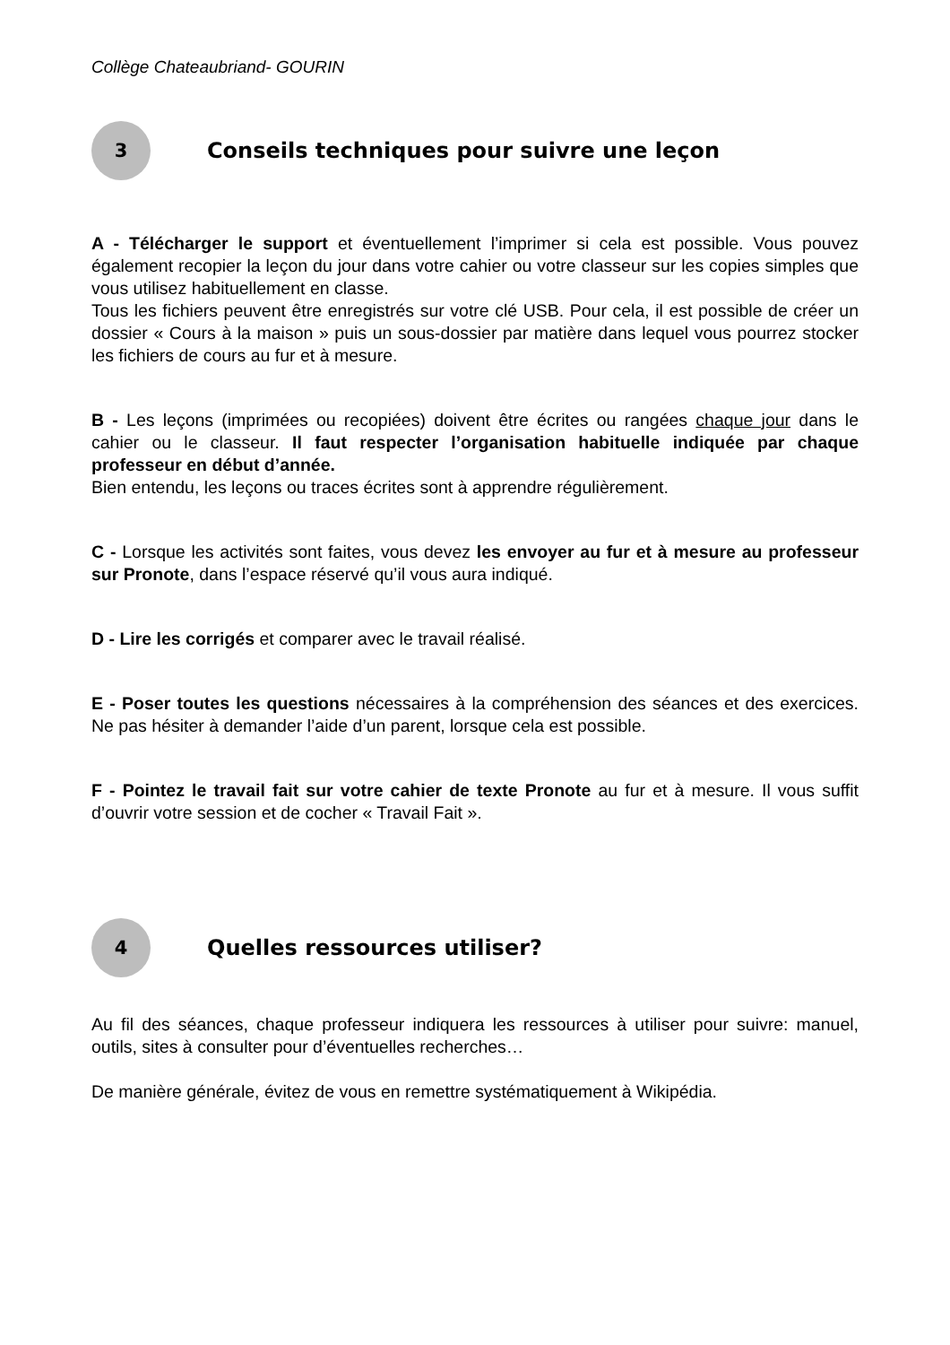Collège Chateaubriand- GOURIN
3
Conseils techniques pour suivre une leçon
A - Télécharger le support et éventuellement l’imprimer si cela est possible. Vous pouvez également recopier la leçon du jour dans votre cahier ou votre classeur sur les copies simples que vous utilisez habituellement en classe.
Tous les fichiers peuvent être enregistrés sur votre clé USB. Pour cela, il est possible de créer un dossier « Cours à la maison » puis un sous-dossier par matière dans lequel vous pourrez stocker les fichiers de cours au fur et à mesure.
B - Les leçons (imprimées ou recopiées) doivent être écrites ou rangées chaque jour dans le cahier ou le classeur. Il faut respecter l’organisation habituelle indiquée par chaque professeur en début d’année.
Bien entendu, les leçons ou traces écrites sont à apprendre régulièrement.
C - Lorsque les activités sont faites, vous devez les envoyer au fur et à mesure au professeur sur Pronote, dans l’espace réservé qu’il vous aura indiqué.
D - Lire les corrigés et comparer avec le travail réalisé.
E - Poser toutes les questions nécessaires à la compréhension des séances et des exercices. Ne pas hésiter à demander l’aide d’un parent, lorsque cela est possible.
F - Pointez le travail fait sur votre cahier de texte Pronote au fur et à mesure. Il vous suffit d’ouvrir votre session et de cocher « Travail Fait ».
4
Quelles ressources utiliser?
Au fil des séances, chaque professeur indiquera les ressources à utiliser pour suivre: manuel, outils, sites à consulter pour d’éventuelles recherches…
De manière générale, évitez de vous en remettre systématiquement à Wikipédia.